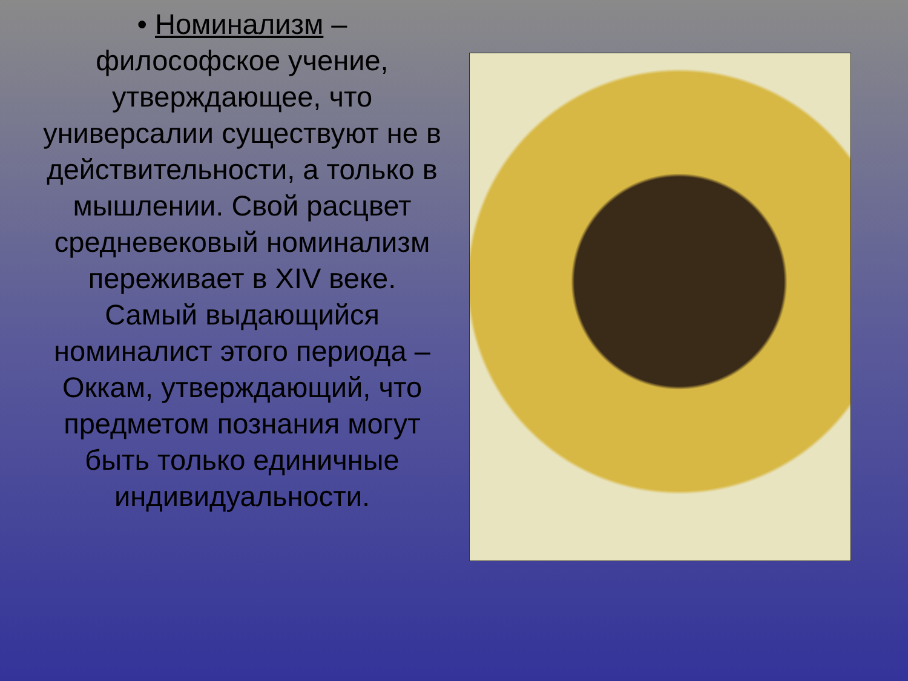• Номинализм – философское учение, утверждающее, что универсалии существуют не в действительности, а только в мышлении. Свой расцвет средневековый номинализм переживает в XIV веке. Самый выдающийся номиналист этого периода – Оккам, утверждающий, что предметом познания могут быть только единичные индивидуальности.